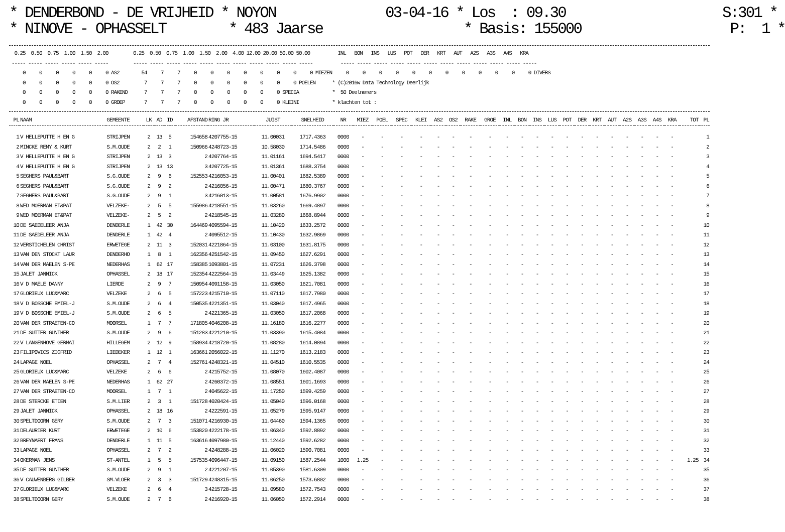* DENDERBOND - DE VRIJHEID * NOYON 03-04-16 * Los : 09.30 S:301 *
* NINOVE - OPHASSELT * 483 Jaarse * Basis: 155000 P: 1 *
 0.25  0.50  0.75  1.00  1.50  2.00         0.25  0.50  0.75  1.00  1.50  2.00  4.00 12.00 20.00 50.00 50.00          INL   BON   INS   LUS   POT   DER   KRT   AUT   A2S   A3S   A4S   KRA
----- ----- ----- ----- ----- -----         ----- ----- ----- ----- ----- ----- ----- ----- ----- ----- -----          ----- ----- ----- ----- ----- ----- ----- ----- ----- ----- ----- -----
    0     0     0     0     0     0 AS2        54     7     7     0     0     0     0     0     0     0     0 MIEZEN     0     0     0     0     0     0     0     0     0     0     0     0 DIVERS
    0     0     0     0     0     0 OS2         7     7     7     0     0     0     0     0     0     0 POELEN      * (C)2016w Data Technology Deerlijk
    0     0     0     0     0     0 RAKEND      7     7     7     0     0     0     0     0     0 SPECIA            *  50 Deelnemers
    0     0     0     0     0     0 GROEP       7     7     7     0     0     0     0     0     0 KLEINI            * klachten tot :
| PL | NAAM | GEMEENTE | LK | AD | ID | AFSTAND | RING JR | JUIST | SNELHEID | NR | MIEZ | POEL | SPEC | KLEI | AS2 | OS2 | RAKE | GROE | INL | BON | INS | LUS | POT | DER | KRT | AUT | A2S | A3S | A4S | KRA | TOT | PL |
| --- | --- | --- | --- | --- | --- | --- | --- | --- | --- | --- | --- | --- | --- | --- | --- | --- | --- | --- | --- | --- | --- | --- | --- | --- | --- | --- | --- | --- | --- | --- | --- | --- |
| 1 | V HELLEPUTTE H EN G | STRIJPEN | 2 | 13 | 5 | 154658 | 4207755-15 | 11.00031 | 1717.4363 | 0000 | - | - | - | - | - | - | - | - | - | - | - | - | - | - | - | - | - | - | - | - | | 1 |
| 2 | MINCKE REMY & KURT | S.M.OUDE | 2 | 2 | 1 | 150966 | 4248723-15 | 10.58030 | 1714.5486 | 0000 | - | - | - | - | - | - | - | - | - | - | - | - | - | - | - | - | - | - | - | - | | 2 |
| 3 | V HELLEPUTTE H EN G | STRIJPEN | 2 | 13 | 3 | 2 | 4207764-15 | 11.01161 | 1694.5417 | 0000 | - | - | - | - | - | - | - | - | - | - | - | - | - | - | - | - | - | - | - | - | | 3 |
| 4 | V HELLEPUTTE H EN G | STRIJPEN | 2 | 13 | 13 | 3 | 4207725-15 | 11.01361 | 1688.3754 | 0000 | - | - | - | - | - | - | - | - | - | - | - | - | - | - | - | - | - | - | - | - | | 4 |
| 5 | SEGHERS PAUL&BART | S.G.OUDE | 2 | 9 | 6 | 152553 | 4216053-15 | 11.00401 | 1682.5389 | 0000 | - | - | - | - | - | - | - | - | - | - | - | - | - | - | - | - | - | - | - | - | | 5 |
| 6 | SEGHERS PAUL&BART | S.G.OUDE | 2 | 9 | 2 | 2 | 4216056-15 | 11.00471 | 1680.3767 | 0000 | - | - | - | - | - | - | - | - | - | - | - | - | - | - | - | - | - | - | - | - | | 6 |
| 7 | SEGHERS PAUL&BART | S.G.OUDE | 2 | 9 | 1 | 3 | 4216013-15 | 11.00581 | 1676.9902 | 0000 | - | - | - | - | - | - | - | - | - | - | - | - | - | - | - | - | - | - | - | - | | 7 |
| 8 | WED MOERMAN ET&PAT | VELZEKE- | 2 | 5 | 5 | 155986 | 4218551-15 | 11.03260 | 1669.4897 | 0000 | - | - | - | - | - | - | - | - | - | - | - | - | - | - | - | - | - | - | - | - | | 8 |
| 9 | WED MOERMAN ET&PAT | VELZEKE- | 2 | 5 | 2 | 2 | 4218545-15 | 11.03280 | 1668.8944 | 0000 | - | - | - | - | - | - | - | - | - | - | - | - | - | - | - | - | - | - | - | - | | 9 |
| 10 | DE SAEDELEER ANJA | DENDERLE | 1 | 42 | 30 | 164469 | 4095594-15 | 11.10420 | 1633.2572 | 0000 | - | - | - | - | - | - | - | - | - | - | - | - | - | - | - | - | - | - | - | - | | 10 |
| 11 | DE SAEDELEER ANJA | DENDERLE | 1 | 42 | 4 | 2 | 4095512-15 | 11.10430 | 1632.9869 | 0000 | - | - | - | - | - | - | - | - | - | - | - | - | - | - | - | - | - | - | - | - | | 11 |
| 12 | VERSTICHELEN CHRIST | ERWETEGE | 2 | 11 | 3 | 152031 | 4221864-15 | 11.03100 | 1631.8175 | 0000 | - | - | - | - | - | - | - | - | - | - | - | - | - | - | - | - | - | - | - | - | | 12 |
| 13 | VAN DEN STOCKT LAUR | DENDERHO | 1 | 8 | 1 | 162356 | 4251542-15 | 11.09450 | 1627.6291 | 0000 | - | - | - | - | - | - | - | - | - | - | - | - | - | - | - | - | - | - | - | - | | 13 |
| 14 | VAN DER MAELEN S-PE | NEDERHAS | 1 | 62 | 17 | 158385 | 1093801-15 | 11.07231 | 1626.3798 | 0000 | - | - | - | - | - | - | - | - | - | - | - | - | - | - | - | - | - | - | - | - | | 14 |
| 15 | JALET JANNICK | OPHASSEL | 2 | 18 | 17 | 152354 | 4222564-15 | 11.03449 | 1625.1382 | 0000 | - | - | - | - | - | - | - | - | - | - | - | - | - | - | - | - | - | - | - | - | | 15 |
| 16 | V D MAELE DANNY | LIERDE | 2 | 9 | 7 | 150954 | 4091158-15 | 11.03050 | 1621.7081 | 0000 | - | - | - | - | - | - | - | - | - | - | - | - | - | - | - | - | - | - | - | - | | 16 |
| 17 | GLORIEUX LUC&MARC | VELZEKE | 2 | 6 | 5 | 157223 | 4215710-15 | 11.07110 | 1617.7980 | 0000 | - | - | - | - | - | - | - | - | - | - | - | - | - | - | - | - | - | - | - | - | | 17 |
| 18 | V D BOSSCHE EMIEL-J | S.M.OUDE | 2 | 6 | 4 | 150535 | 4221351-15 | 11.03040 | 1617.4965 | 0000 | - | - | - | - | - | - | - | - | - | - | - | - | - | - | - | - | - | - | - | - | | 18 |
| 19 | V D BOSSCHE EMIEL-J | S.M.OUDE | 2 | 6 | 5 | 2 | 4221365-15 | 11.03050 | 1617.2068 | 0000 | - | - | - | - | - | - | - | - | - | - | - | - | - | - | - | - | - | - | - | - | | 19 |
| 20 | VAN DER STRAETEN-CO | MOORSEL | 1 | 7 | 7 | 171805 | 4046208-15 | 11.16180 | 1616.2277 | 0000 | - | - | - | - | - | - | - | - | - | - | - | - | - | - | - | - | - | - | - | - | | 20 |
| 21 | DE SUTTER GUNTHER | S.M.OUDE | 2 | 9 | 6 | 151283 | 4221210-15 | 11.03390 | 1615.4084 | 0000 | - | - | - | - | - | - | - | - | - | - | - | - | - | - | - | - | - | - | - | - | | 21 |
| 22 | V LANGENHOVE GERMAI | HILLEGEM | 2 | 12 | 9 | 158934 | 4218720-15 | 11.08280 | 1614.0894 | 0000 | - | - | - | - | - | - | - | - | - | - | - | - | - | - | - | - | - | - | - | - | | 22 |
| 23 | FILIPOVICS ZIGFRID | LIEDEKER | 1 | 12 | 1 | 163661 | 2056022-15 | 11.11270 | 1613.2183 | 0000 | - | - | - | - | - | - | - | - | - | - | - | - | - | - | - | - | - | - | - | - | | 23 |
| 24 | LAPAGE NOEL | OPHASSEL | 2 | 7 | 4 | 152761 | 4248321-15 | 11.04510 | 1610.5535 | 0000 | - | - | - | - | - | - | - | - | - | - | - | - | - | - | - | - | - | - | - | - | | 24 |
| 25 | GLORIEUX LUC&MARC | VELZEKE | 2 | 6 | 6 | 2 | 4215752-15 | 11.08070 | 1602.4087 | 0000 | - | - | - | - | - | - | - | - | - | - | - | - | - | - | - | - | - | - | - | - | | 25 |
| 26 | VAN DER MAELEN S-PE | NEDERHAS | 1 | 62 | 27 | 2 | 4260372-15 | 11.08551 | 1601.1693 | 0000 | - | - | - | - | - | - | - | - | - | - | - | - | - | - | - | - | - | - | - | - | | 26 |
| 27 | VAN DER STRAETEN-CO | MOORSEL | 1 | 7 | 1 | 2 | 4045622-15 | 11.17250 | 1599.4259 | 0000 | - | - | - | - | - | - | - | - | - | - | - | - | - | - | - | - | - | - | - | - | | 27 |
| 28 | DE STERCKE ETIEN | S.M.LIER | 2 | 3 | 1 | 151728 | 4020424-15 | 11.05040 | 1596.0168 | 0000 | - | - | - | - | - | - | - | - | - | - | - | - | - | - | - | - | - | - | - | - | | 28 |
| 29 | JALET JANNICK | OPHASSEL | 2 | 18 | 16 | 2 | 4222591-15 | 11.05279 | 1595.9147 | 0000 | - | - | - | - | - | - | - | - | - | - | - | - | - | - | - | - | - | - | - | - | | 29 |
| 30 | SPELTDOORN GERY | S.M.OUDE | 2 | 7 | 3 | 151071 | 4216930-15 | 11.04460 | 1594.1365 | 0000 | - | - | - | - | - | - | - | - | - | - | - | - | - | - | - | - | - | - | - | - | | 30 |
| 31 | DELAURIER KURT | ERWETEGE | 2 | 10 | 6 | 153820 | 4222178-15 | 11.06340 | 1592.8892 | 0000 | - | - | - | - | - | - | - | - | - | - | - | - | - | - | - | - | - | - | - | - | | 31 |
| 32 | BREYNAERT FRANS | DENDERLE | 1 | 11 | 5 | 163616 | 4097980-15 | 11.12440 | 1592.6282 | 0000 | - | - | - | - | - | - | - | - | - | - | - | - | - | - | - | - | - | - | - | - | | 32 |
| 33 | LAPAGE NOEL | OPHASSEL | 2 | 7 | 2 | 2 | 4248288-15 | 11.06020 | 1590.7081 | 0000 | - | - | - | - | - | - | - | - | - | - | - | - | - | - | - | - | - | - | - | - | | 33 |
| 34 | OKERMAN JENS | ST-ANTEL | 1 | 5 | 5 | 157535 | 4096447-15 | 11.09150 | 1587.2544 | 1000 | 1.25 | - | - | - | - | - | - | - | - | - | - | - | - | - | - | - | - | - | - | - | 1.25 | 34 |
| 35 | DE SUTTER GUNTHER | S.M.OUDE | 2 | 9 | 1 | 2 | 4221207-15 | 11.05390 | 1581.6309 | 0000 | - | - | - | - | - | - | - | - | - | - | - | - | - | - | - | - | - | - | - | - | | 35 |
| 36 | V CAUWENBERG GILBER | SM.VLOER | 2 | 3 | 3 | 151729 | 4248315-15 | 11.06250 | 1573.6802 | 0000 | - | - | - | - | - | - | - | - | - | - | - | - | - | - | - | - | - | - | - | - | | 36 |
| 37 | GLORIEUX LUC&MARC | VELZEKE | 2 | 6 | 4 | 3 | 4215728-15 | 11.09580 | 1572.7543 | 0000 | - | - | - | - | - | - | - | - | - | - | - | - | - | - | - | - | - | - | - | - | | 37 |
| 38 | SPELTDOORN GERY | S.M.OUDE | 2 | 7 | 6 | 2 | 4216920-15 | 11.06050 | 1572.2914 | 0000 | - | - | - | - | - | - | - | - | - | - | - | - | - | - | - | - | - | - | - | - | | 38 |